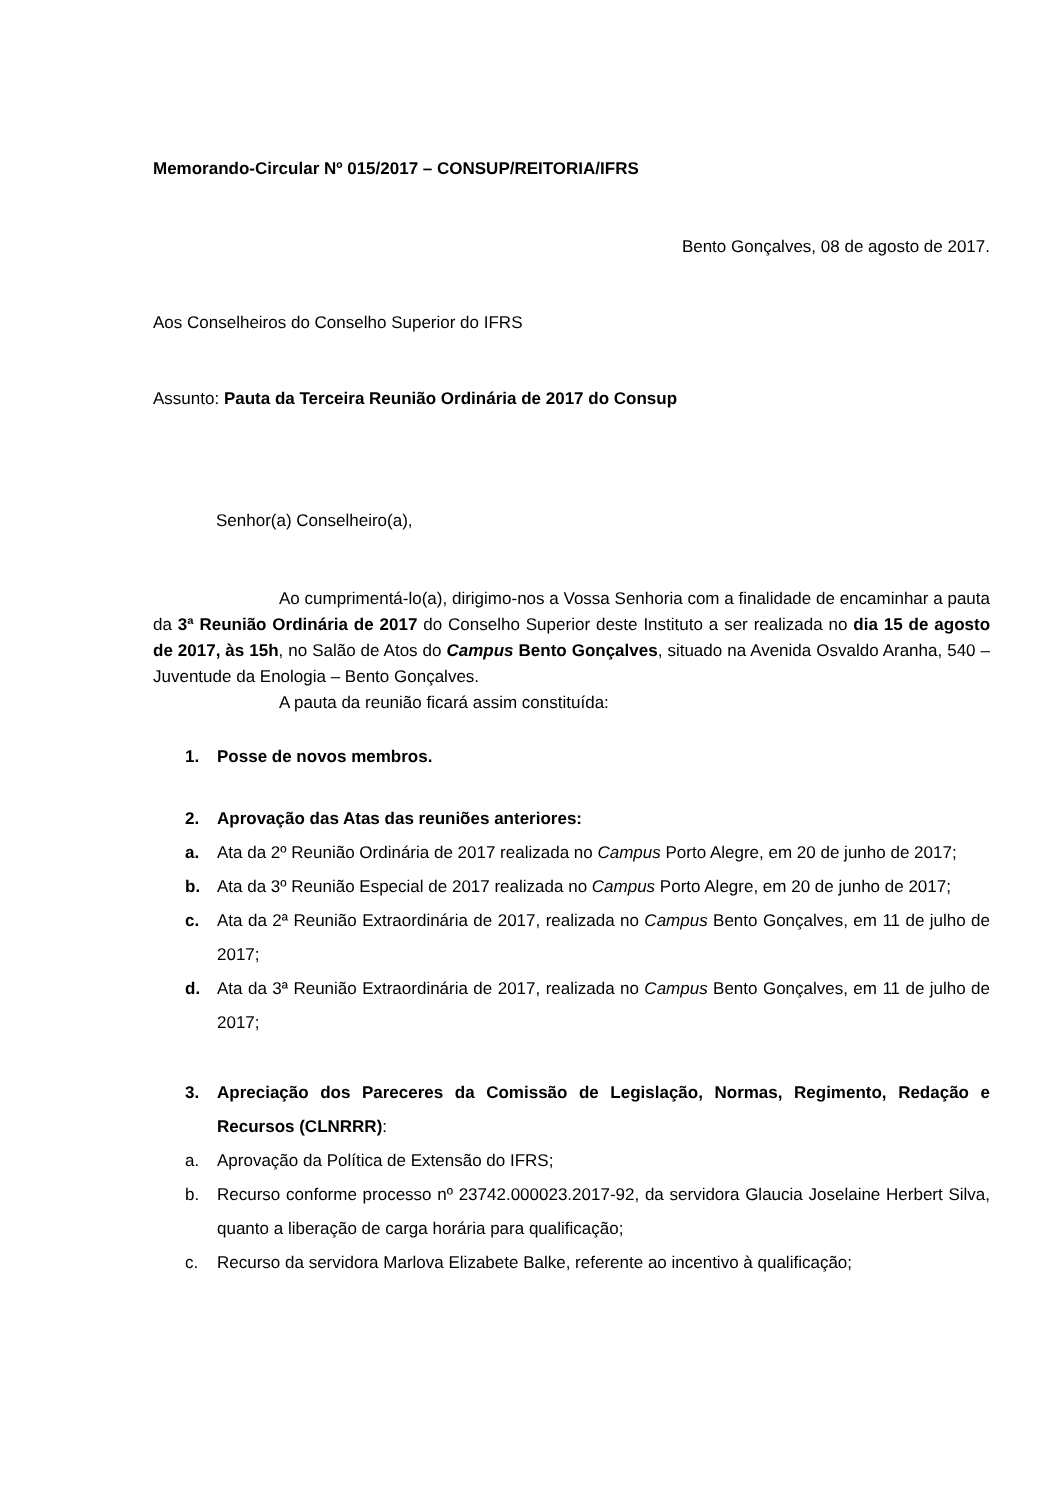Memorando-Circular Nº 015/2017 – CONSUP/REITORIA/IFRS
Bento Gonçalves, 08 de agosto de 2017.
Aos Conselheiros do Conselho Superior do IFRS
Assunto: Pauta da Terceira Reunião Ordinária de 2017 do Consup
Senhor(a) Conselheiro(a),
Ao cumprimentá-lo(a), dirigimo-nos a Vossa Senhoria com a finalidade de encaminhar a pauta da 3ª Reunião Ordinária de 2017 do Conselho Superior deste Instituto a ser realizada no dia 15 de agosto de 2017, às 15h, no Salão de Atos do Campus Bento Gonçalves, situado na Avenida Osvaldo Aranha, 540 – Juventude da Enologia – Bento Gonçalves.
A pauta da reunião ficará assim constituída:
1. Posse de novos membros.
2. Aprovação das Atas das reuniões anteriores:
a. Ata da 2º Reunião Ordinária de 2017 realizada no Campus Porto Alegre, em 20 de junho de 2017;
b. Ata da 3º Reunião Especial de 2017 realizada no Campus Porto Alegre, em 20 de junho de 2017;
c. Ata da 2ª Reunião Extraordinária de 2017, realizada no Campus Bento Gonçalves, em 11 de julho de 2017;
d. Ata da 3ª Reunião Extraordinária de 2017, realizada no Campus Bento Gonçalves, em 11 de julho de 2017;
3. Apreciação dos Pareceres da Comissão de Legislação, Normas, Regimento, Redação e Recursos (CLNRRR):
a. Aprovação da Política de Extensão do IFRS;
b. Recurso conforme processo nº 23742.000023.2017-92, da servidora Glaucia Joselaine Herbert Silva, quanto a liberação de carga horária para qualificação;
c. Recurso da servidora Marlova Elizabete Balke, referente ao incentivo à qualificação;